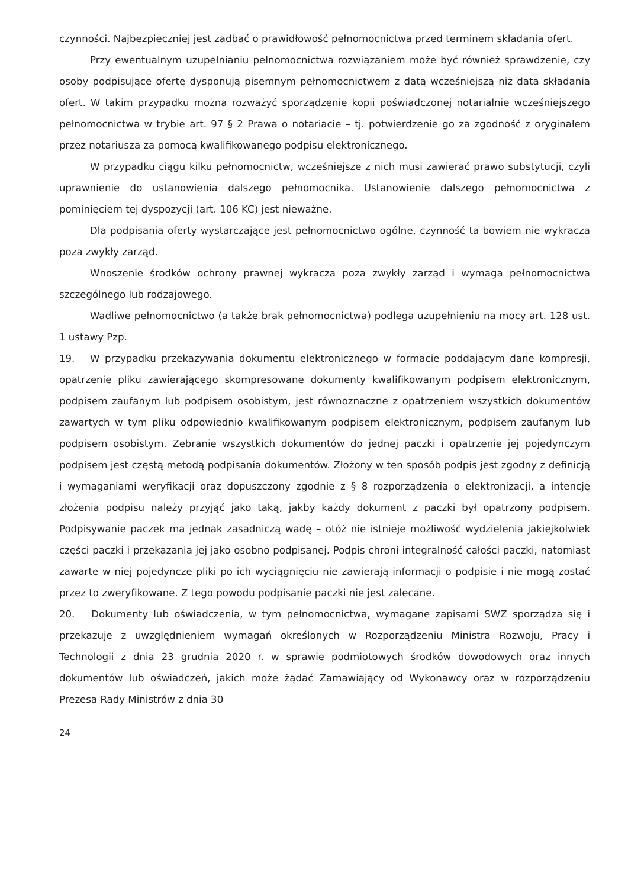czynności. Najbezpieczniej jest zadbać o prawidłowość pełnomocnictwa przed terminem składania ofert.
Przy ewentualnym uzupełnianiu pełnomocnictwa rozwiązaniem może być również sprawdzenie, czy osoby podpisujące ofertę dysponują pisemnym pełnomocnictwem z datą wcześniejszą niż data składania ofert. W takim przypadku można rozważyć sporządzenie kopii poświadczonej notarialnie wcześniejszego pełnomocnictwa w trybie art. 97 § 2 Prawa o notariacie – tj. potwierdzenie go za zgodność z oryginałem przez notariusza za pomocą kwalifikowanego podpisu elektronicznego.
W przypadku ciągu kilku pełnomocnictw, wcześniejsze z nich musi zawierać prawo substytucji, czyli uprawnienie do ustanowienia dalszego pełnomocnika. Ustanowienie dalszego pełnomocnictwa z pominięciem tej dyspozycji (art. 106 KC) jest nieważne.
Dla podpisania oferty wystarczające jest pełnomocnictwo ogólne, czynność ta bowiem nie wykracza poza zwykły zarząd.
Wnoszenie środków ochrony prawnej wykracza poza zwykły zarząd i wymaga pełnomocnictwa szczególnego lub rodzajowego.
Wadliwe pełnomocnictwo (a także brak pełnomocnictwa) podlega uzupełnieniu na mocy art. 128 ust. 1 ustawy Pzp.
19. W przypadku przekazywania dokumentu elektronicznego w formacie poddającym dane kompresji, opatrzenie pliku zawierającego skompresowane dokumenty kwalifikowanym podpisem elektronicznym, podpisem zaufanym lub podpisem osobistym, jest równoznaczne z opatrzeniem wszystkich dokumentów zawartych w tym pliku odpowiednio kwalifikowanym podpisem elektronicznym, podpisem zaufanym lub podpisem osobistym. Zebranie wszystkich dokumentów do jednej paczki i opatrzenie jej pojedynczym podpisem jest częstą metodą podpisania dokumentów. Złożony w ten sposób podpis jest zgodny z definicją i wymaganiami weryfikacji oraz dopuszczony zgodnie z § 8 rozporządzenia o elektronizacji, a intencję złożenia podpisu należy przyjąć jako taką, jakby każdy dokument z paczki był opatrzony podpisem. Podpisywanie paczek ma jednak zasadniczą wadę – otóż nie istnieje możliwość wydzielenia jakiejkolwiek części paczki i przekazania jej jako osobno podpisanej. Podpis chroni integralność całości paczki, natomiast zawarte w niej pojedyncze pliki po ich wyciągnięciu nie zawierają informacji o podpisie i nie mogą zostać przez to zweryfikowane. Z tego powodu podpisanie paczki nie jest zalecane.
20. Dokumenty lub oświadczenia, w tym pełnomocnictwa, wymagane zapisami SWZ sporządza się i przekazuje z uwzględnieniem wymagań określonych w Rozporządzeniu Ministra Rozwoju, Pracy i Technologii z dnia 23 grudnia 2020 r. w sprawie podmiotowych środków dowodowych oraz innych dokumentów lub oświadczeń, jakich może żądać Zamawiający od Wykonawcy oraz w rozporządzeniu Prezesa Rady Ministrów z dnia 30
24